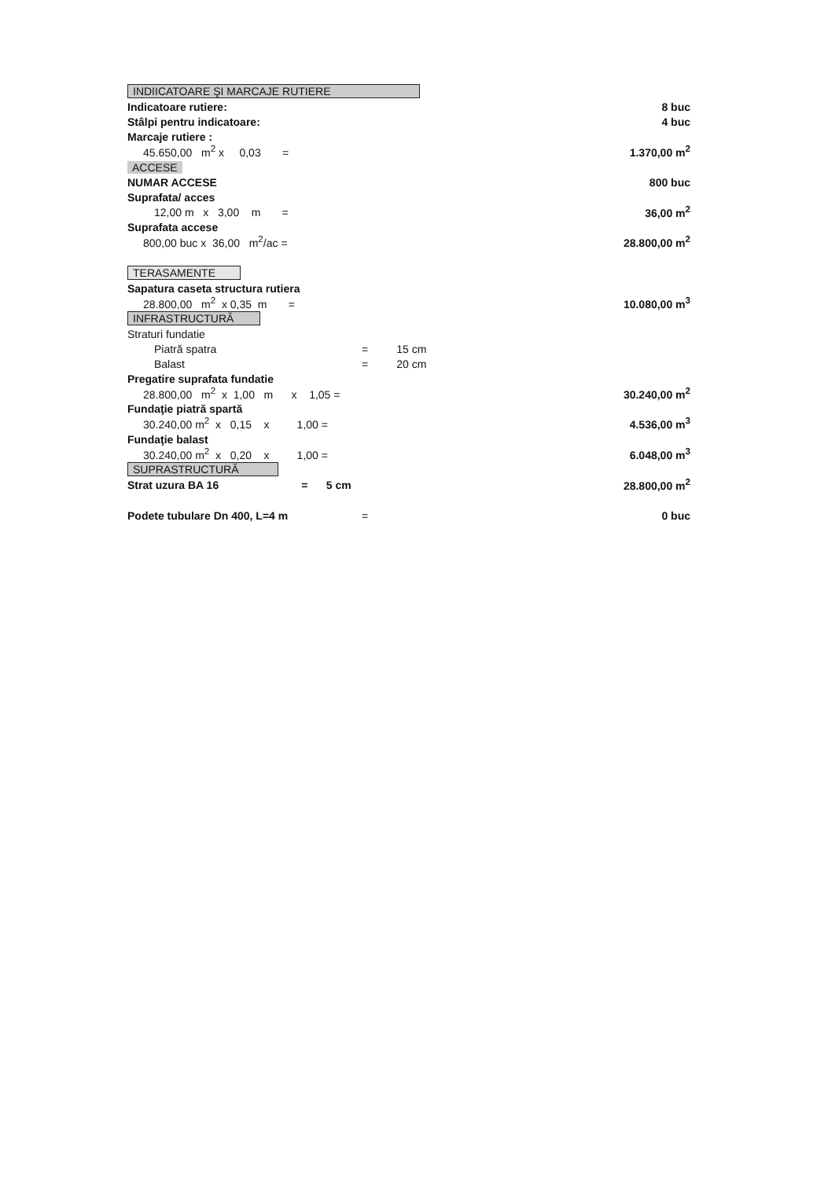| INDIICATOARE ŞI MARCAJE RUTIERE | | | |
| Indicatoare rutiere: | | | 8 buc |
| Stâlpi pentru indicatoare: | | | 4 buc |
| Marcaje rutiere : | | | |
| 45.650,00 m<sup>2</sup> x 0,03 = | | | 1.370,00 m<sup>2</sup> |
| ACCESE | | | |
| NUMAR ACCESE | | | 800 buc |
| Suprafata/ acces | | | |
| 12,00 m x 3,00 m = | | | 36,00 m<sup>2</sup> |
| Suprafata accese | | | |
| 800,00 buc x 36,00 m<sup>2</sup>/ac = | | | 28.800,00 m<sup>2</sup> |
| TERASAMENTE | | | |
| Sapatura caseta structura rutiera | | | |
| 28.800,00 m<sup>2</sup> x 0,35 m = | | | 10.080,00 m<sup>3</sup> |
| INFRASTRUCTURĂ | | | |
| Straturi fundatie | | | |
| Piatră spatra | = | 15 cm | |
| Balast | = | 20 cm | |
| Pregatire suprafata fundatie | | | |
| 28.800,00 m<sup>2</sup> x 1,00 m x 1,05 = | | | 30.240,00 m<sup>2</sup> |
| Fundaţie piatră spartă | | | |
| 30.240,00 m<sup>2</sup> x 0,15 x 1,00 = | | | 4.536,00 m<sup>3</sup> |
| Fundaţie balast | | | |
| 30.240,00 m<sup>2</sup> x 0,20 x 1,00 = | | | 6.048,00 m<sup>3</sup> |
| SUPRASTRUCTURĂ | | | |
| Strat uzura BA 16 = 5 cm | | | 28.800,00 m<sup>2</sup> |
| Podete tubulare Dn 400, L=4 m | = | | 0 buc |